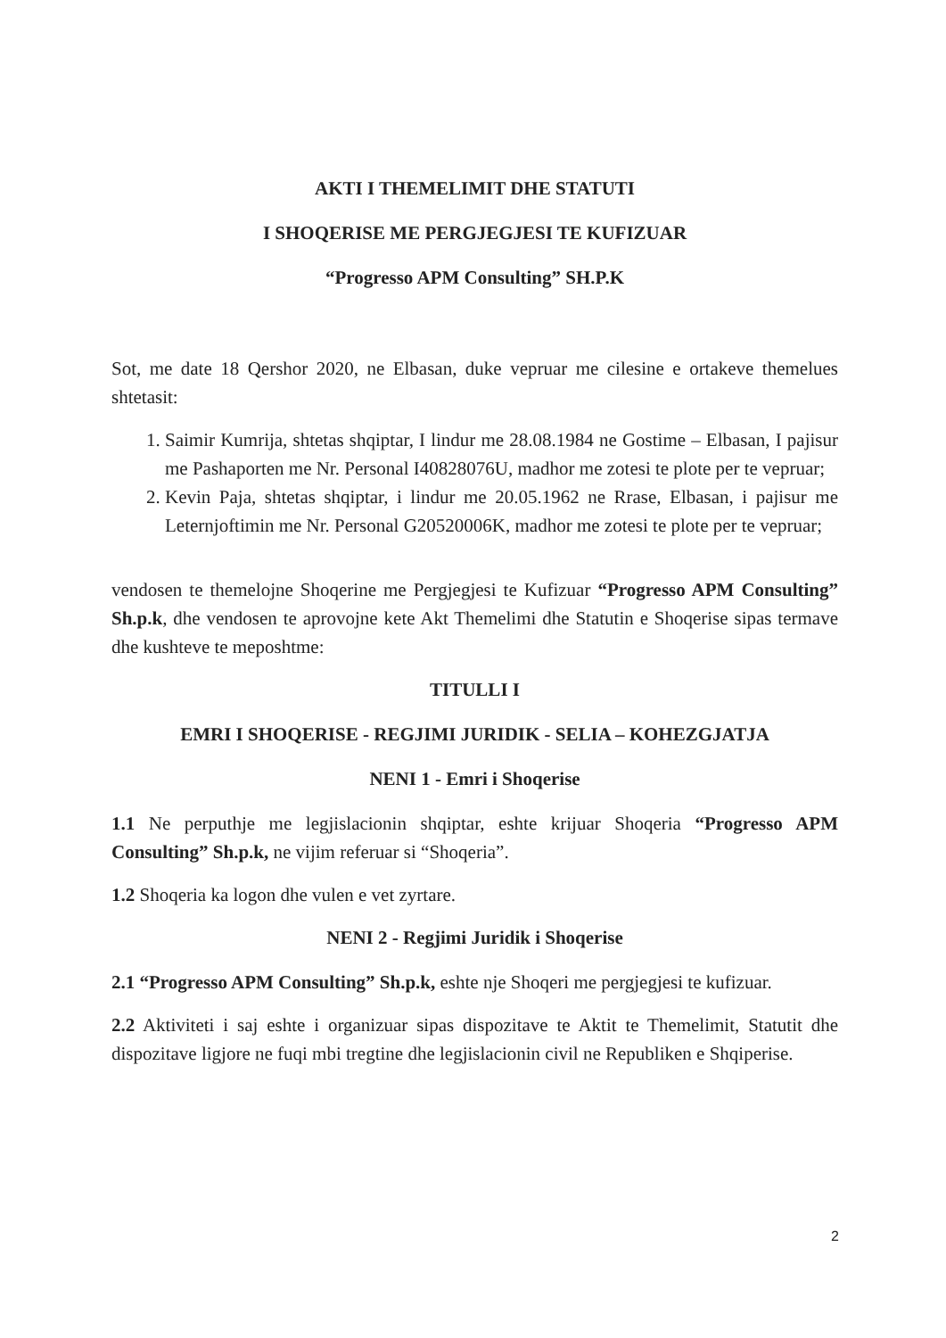AKTI I THEMELIMIT DHE STATUTI
I SHOQERISE ME PERGJEGJESI TE KUFIZUAR
“Progresso APM Consulting” SH.P.K
Sot, me date 18 Qershor 2020, ne Elbasan, duke vepruar me cilesine e ortakeve themelues shtetasit:
1. Saimir Kumrija, shtetas shqiptar, I lindur me 28.08.1984 ne Gostime – Elbasan, I pajisur me Pashaporten me Nr. Personal I40828076U, madhor me zotesi te plote per te vepruar;
2. Kevin Paja, shtetas shqiptar, i lindur me 20.05.1962 ne Rrase, Elbasan, i pajisur me Leternjoftimin me Nr. Personal G20520006K, madhor me zotesi te plote per te vepruar;
vendosen te themelojne Shoqerine me Pergjegjesi te Kufizuar “Progresso APM Consulting” Sh.p.k, dhe vendosen te aprovojne kete Akt Themelimi dhe Statutin e Shoqerise sipas termave dhe kushteve te meposhtme:
TITULLI I
EMRI I SHOQERISE - REGJIMI JURIDIK - SELIA – KOHEZGJATJA
NENI 1 - Emri i Shoqerise
1.1 Ne perputhje me legjislacionin shqiptar, eshte krijuar Shoqeria “Progresso APM Consulting” Sh.p.k, ne vijim referuar si “Shoqeria”.
1.2 Shoqeria ka logon dhe vulen e vet zyrtare.
NENI 2 - Regjimi Juridik i Shoqerise
2.1 “Progresso APM Consulting” Sh.p.k, eshte nje Shoqeri me pergjegjesi te kufizuar.
2.2 Aktiviteti i saj eshte i organizuar sipas dispozitave te Aktit te Themelimit, Statutit dhe dispozitave ligjore ne fuqi mbi tregtine dhe legjislacionin civil ne Republiken e Shqiperise.
2